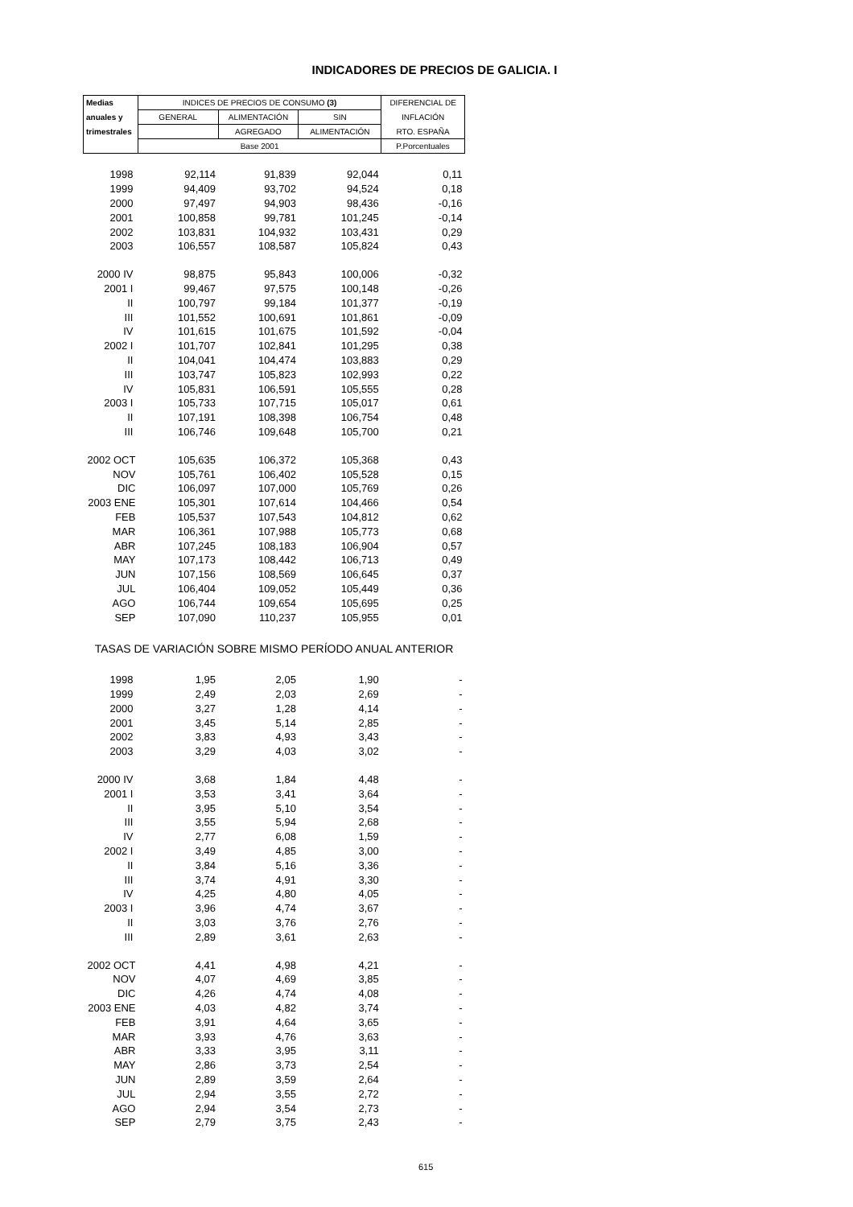INDICADORES DE PRECIOS DE GALICIA. I
| Medias | INDICES DE PRECIOS DE CONSUMO (3) | | | DIFERENCIAL DE |
| --- | --- | --- | --- | --- |
| anuales y | GENERAL | ALIMENTACIÓN | SIN | INFLACIÓN |
| trimestrales | | AGREGADO | ALIMENTACIÓN | RTO. ESPAÑA |
| | Base 2001 | | | P.Porcentuales |
| 1998 | 92,114 | 91,839 | 92,044 | 0,11 |
| 1999 | 94,409 | 93,702 | 94,524 | 0,18 |
| 2000 | 97,497 | 94,903 | 98,436 | -0,16 |
| 2001 | 100,858 | 99,781 | 101,245 | -0,14 |
| 2002 | 103,831 | 104,932 | 103,431 | 0,29 |
| 2003 | 106,557 | 108,587 | 105,824 | 0,43 |
| 2000 IV | 98,875 | 95,843 | 100,006 | -0,32 |
| 2001 I | 99,467 | 97,575 | 100,148 | -0,26 |
| II | 100,797 | 99,184 | 101,377 | -0,19 |
| III | 101,552 | 100,691 | 101,861 | -0,09 |
| IV | 101,615 | 101,675 | 101,592 | -0,04 |
| 2002 I | 101,707 | 102,841 | 101,295 | 0,38 |
| II | 104,041 | 104,474 | 103,883 | 0,29 |
| III | 103,747 | 105,823 | 102,993 | 0,22 |
| IV | 105,831 | 106,591 | 105,555 | 0,28 |
| 2003 I | 105,733 | 107,715 | 105,017 | 0,61 |
| II | 107,191 | 108,398 | 106,754 | 0,48 |
| III | 106,746 | 109,648 | 105,700 | 0,21 |
| 2002 OCT | 105,635 | 106,372 | 105,368 | 0,43 |
| NOV | 105,761 | 106,402 | 105,528 | 0,15 |
| DIC | 106,097 | 107,000 | 105,769 | 0,26 |
| 2003 ENE | 105,301 | 107,614 | 104,466 | 0,54 |
| FEB | 105,537 | 107,543 | 104,812 | 0,62 |
| MAR | 106,361 | 107,988 | 105,773 | 0,68 |
| ABR | 107,245 | 108,183 | 106,904 | 0,57 |
| MAY | 107,173 | 108,442 | 106,713 | 0,49 |
| JUN | 107,156 | 108,569 | 106,645 | 0,37 |
| JUL | 106,404 | 109,052 | 105,449 | 0,36 |
| AGO | 106,744 | 109,654 | 105,695 | 0,25 |
| SEP | 107,090 | 110,237 | 105,955 | 0,01 |
| TASAS DE VARIACIÓN SOBRE MISMO PERÍODO ANUAL ANTERIOR | | | | |
| 1998 | 1,95 | 2,05 | 1,90 | - |
| 1999 | 2,49 | 2,03 | 2,69 | - |
| 2000 | 3,27 | 1,28 | 4,14 | - |
| 2001 | 3,45 | 5,14 | 2,85 | - |
| 2002 | 3,83 | 4,93 | 3,43 | - |
| 2003 | 3,29 | 4,03 | 3,02 | - |
| 2000 IV | 3,68 | 1,84 | 4,48 | - |
| 2001 I | 3,53 | 3,41 | 3,64 | - |
| II | 3,95 | 5,10 | 3,54 | - |
| III | 3,55 | 5,94 | 2,68 | - |
| IV | 2,77 | 6,08 | 1,59 | - |
| 2002 I | 3,49 | 4,85 | 3,00 | - |
| II | 3,84 | 5,16 | 3,36 | - |
| III | 3,74 | 4,91 | 3,30 | - |
| IV | 4,25 | 4,80 | 4,05 | - |
| 2003 I | 3,96 | 4,74 | 3,67 | - |
| II | 3,03 | 3,76 | 2,76 | - |
| III | 2,89 | 3,61 | 2,63 | - |
| 2002 OCT | 4,41 | 4,98 | 4,21 | - |
| NOV | 4,07 | 4,69 | 3,85 | - |
| DIC | 4,26 | 4,74 | 4,08 | - |
| 2003 ENE | 4,03 | 4,82 | 3,74 | - |
| FEB | 3,91 | 4,64 | 3,65 | - |
| MAR | 3,93 | 4,76 | 3,63 | - |
| ABR | 3,33 | 3,95 | 3,11 | - |
| MAY | 2,86 | 3,73 | 2,54 | - |
| JUN | 2,89 | 3,59 | 2,64 | - |
| JUL | 2,94 | 3,55 | 2,72 | - |
| AGO | 2,94 | 3,54 | 2,73 | - |
| SEP | 2,79 | 3,75 | 2,43 | - |
615